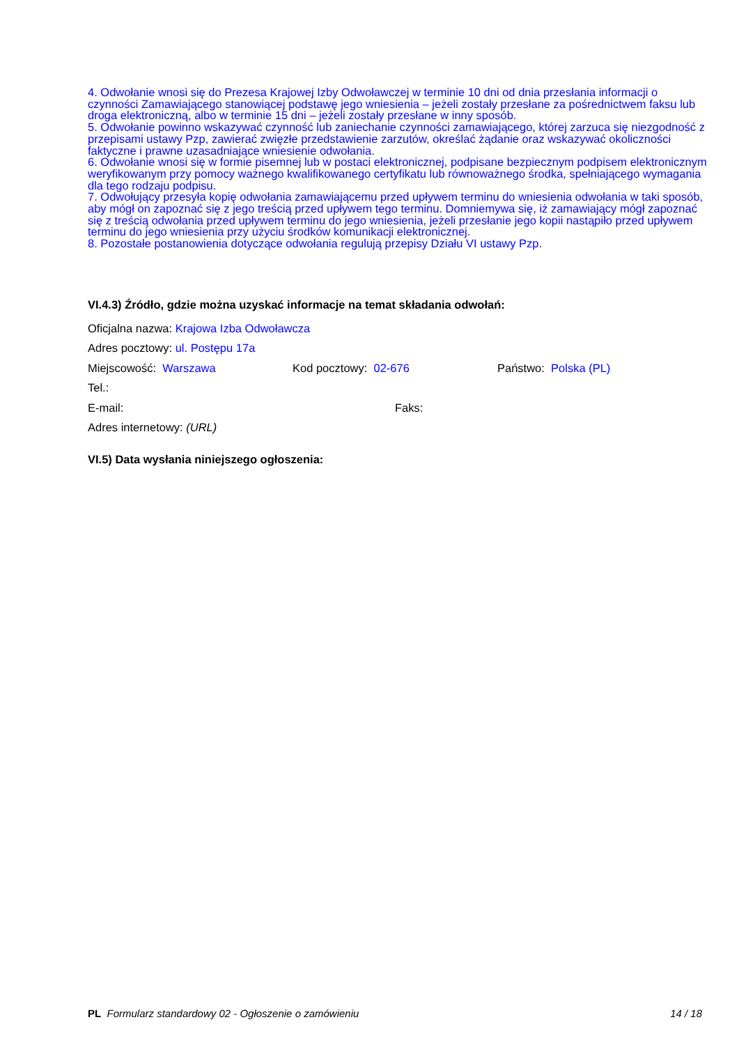4. Odwołanie wnosi się do Prezesa Krajowej Izby Odwoławczej w terminie 10 dni od dnia przesłania informacji o czynności Zamawiającego stanowiącej podstawę jego wniesienia – jeżeli zostały przesłane za pośrednictwem faksu lub droga elektroniczną, albo w terminie 15 dni – jeżeli zostały przesłane w inny sposób.
5. Odwołanie powinno wskazywać czynność lub zaniechanie czynności zamawiającego, której zarzuca się niezgodność z przepisami ustawy Pzp, zawierać zwięzłe przedstawienie zarzutów, określać żądanie oraz wskazywać okoliczności faktyczne i prawne uzasadniające wniesienie odwołania.
6. Odwołanie wnosi się w formie pisemnej lub w postaci elektronicznej, podpisane bezpiecznym podpisem elektronicznym weryfikowanym przy pomocy ważnego kwalifikowanego certyfikatu lub równoważnego środka, spełniającego wymagania dla tego rodzaju podpisu.
7. Odwołujący przesyła kopię odwołania zamawiającemu przed upływem terminu do wniesienia odwołania w taki sposób, aby mógł on zapoznać się z jego treścią przed upływem tego terminu. Domniemywa się, iż zamawiający mógł zapoznać się z treścią odwołania przed upływem terminu do jego wniesienia, jeżeli przesłanie jego kopii nastąpiło przed upływem terminu do jego wniesienia przy użyciu środków komunikacji elektronicznej.
8. Pozostałe postanowienia dotyczące odwołania regulują przepisy Działu VI ustawy Pzp.
VI.4.3) Źródło, gdzie można uzyskać informacje na temat składania odwołań:
Oficjalna nazwa: Krajowa Izba Odwoławcza
Adres pocztowy: ul. Postępu 17a
Miejscowość: Warszawa Kod pocztowy: 02-676 Państwo: Polska (PL)
Tel.:
E-mail: Faks:
Adres internetowy: (URL)
VI.5) Data wysłania niniejszego ogłoszenia:
PL Formularz standardowy 02 - Ogłoszenie o zamówieniu 14 / 18